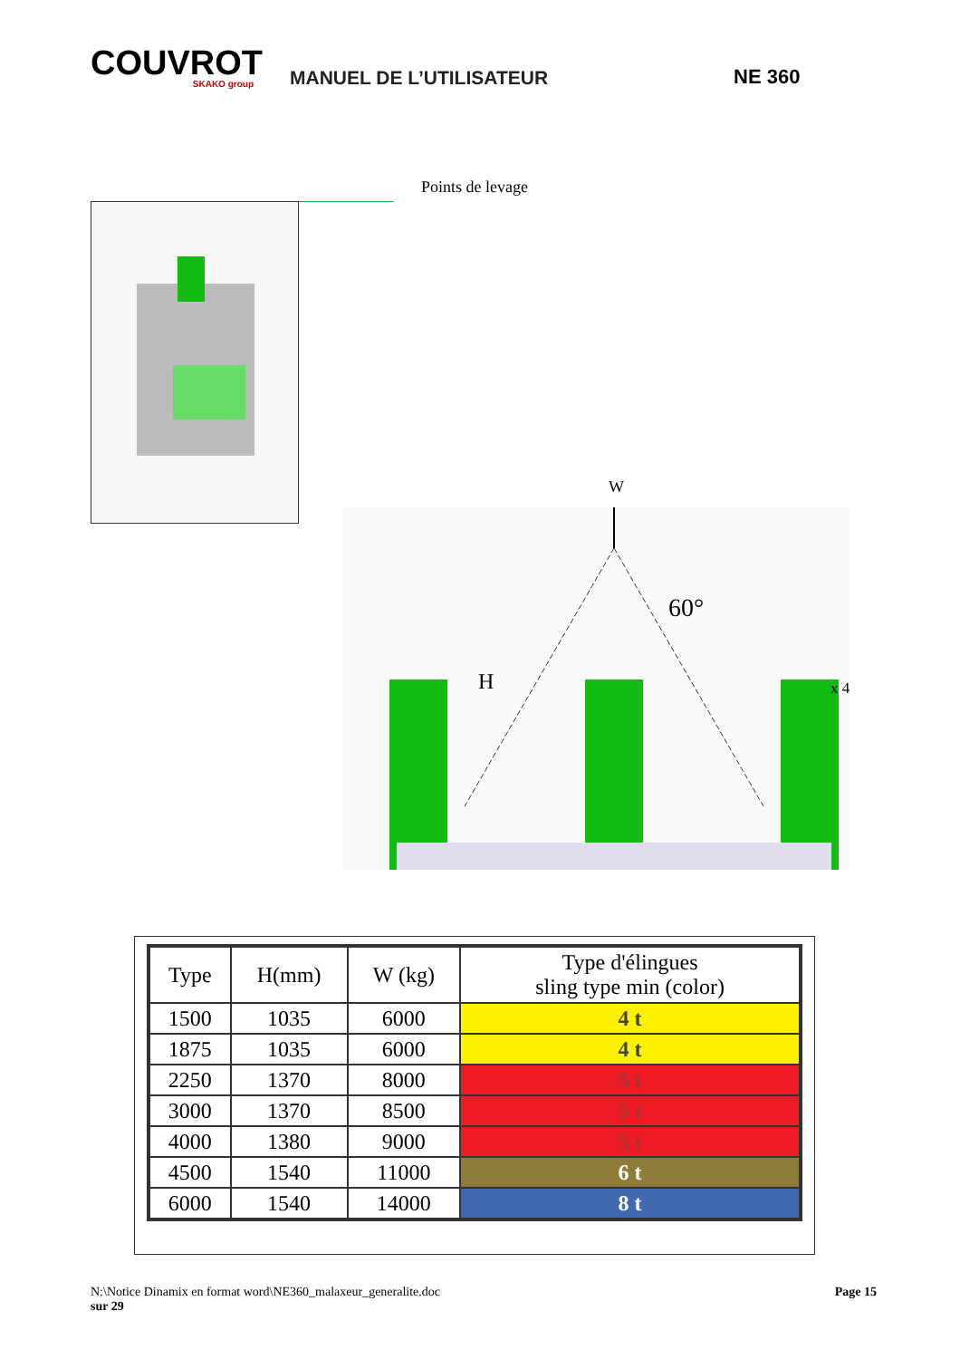COUVROT
SKAKO group
MANUEL DE L’UTILISATEUR
NE 360
Points de levage
W
60°
H
x 4
| Type | H(mm) | W (kg) | Type d'élingues sling type min (color) |
| --- | --- | --- | --- |
| 1500 | 1035 | 6000 | 4 t |
| 1875 | 1035 | 6000 | 4 t |
| 2250 | 1370 | 8000 | 5 t |
| 3000 | 1370 | 8500 | 5 t |
| 4000 | 1380 | 9000 | 5 t |
| 4500 | 1540 | 11000 | 6 t |
| 6000 | 1540 | 14000 | 8 t |
N:\Notice Dinamix en format word\NE360_malaxeur_generalite.doc Page 15
sur 29